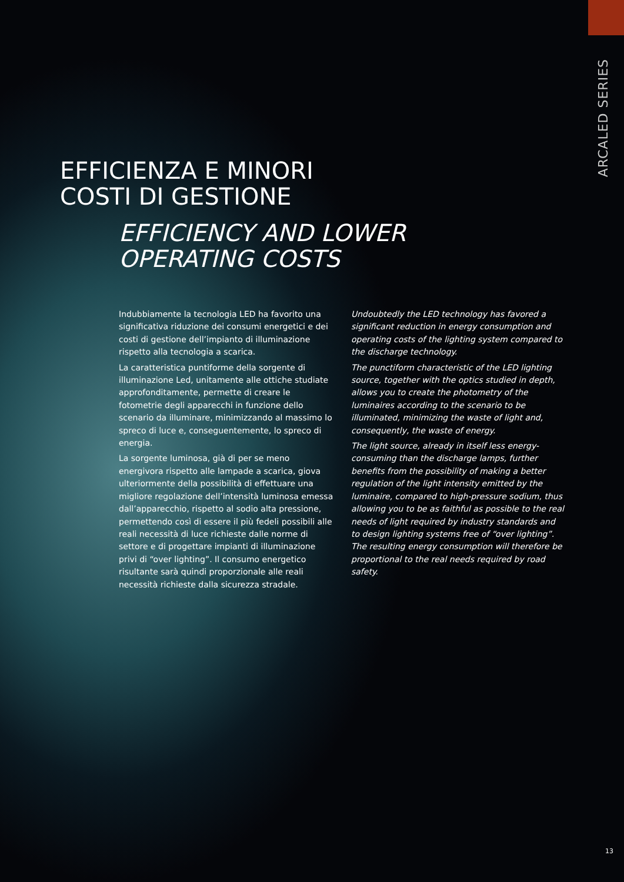ARCALED SERIES
EFFICIENZA E MINORI
COSTI DI GESTIONE
EFFICIENCY AND LOWER
OPERATING COSTS
Indubbiamente la tecnologia LED ha favorito una significativa riduzione dei consumi energetici e dei costi di gestione dell’impianto di illuminazione rispetto alla tecnologia a scarica.
La caratteristica puntiforme della sorgente di illuminazione Led, unitamente alle ottiche studiate approfonditamente, permette di creare le fotometrie degli apparecchi in funzione dello scenario da illuminare, minimizzando al massimo lo spreco di luce e, conseguentemente, lo spreco di energia.
La sorgente luminosa, già di per se meno energivora rispetto alle lampade a scarica, giova ulteriormente della possibilità di effettuare una migliore regolazione dell’intensità luminosa emessa dall’apparecchio, rispetto al sodio alta pressione, permettendo così di essere il più fedeli possibili alle reali necessità di luce richieste dalle norme di settore e di progettare impianti di illuminazione privi di “over lighting”. Il consumo energetico risultante sarà quindi proporzionale alle reali necessità richieste dalla sicurezza stradale.
Undoubtedly the LED technology has favored a significant reduction in energy consumption and operating costs of the lighting system compared to the discharge technology.
The punctiform characteristic of the LED lighting source, together with the optics studied in depth, allows you to create the photometry of the luminaires according to the scenario to be illuminated, minimizing the waste of light and, consequently, the waste of energy.
The light source, already in itself less energy-consuming than the discharge lamps, further benefits from the possibility of making a better regulation of the light intensity emitted by the luminaire, compared to high-pressure sodium, thus allowing you to be as faithful as possible to the real needs of light required by industry standards and to design lighting systems free of “over lighting”. The resulting energy consumption will therefore be proportional to the real needs required by road safety.
13